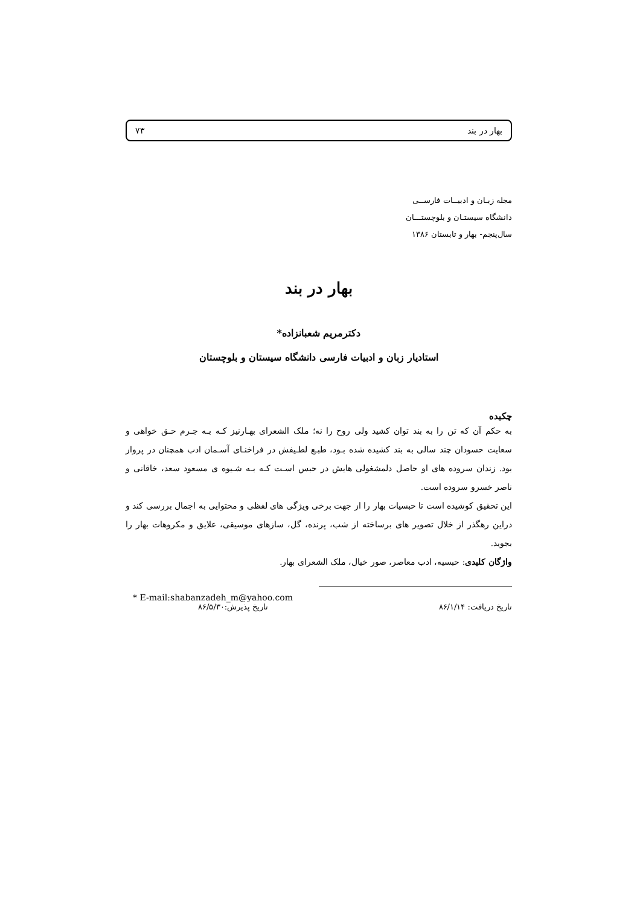بهار در بند ۷۳
مجله زبـان و ادبیــات فارســی
دانشگاه سیستـان و بلوچستـــان
سال‌پنجم- بهار و تابستان ۱۳۸۶
بهار در بند
دکترمریم شعبانزاده*
استادیار زبان و ادبیات فارسی دانشگاه سیستان و بلوچستان
چکیده
به حکم آن که تن را به بند توان کشید ولی روح را نه؛ ملک الشعرای بهـارنیز کـه بـه جـرم حـق خواهی و سعایت حسودان چند سالی به بند کشیده شده بـود، طبـع لطـیفش در فراخنـای آسـمان ادب همچنان در پرواز بود. زندان سروده های او حاصل دلمشغولی هایش در حبس اسـت کـه بـه شـیوه ی مسعود سعد، خاقانی و ناصر خسرو سروده است.
این تحقیق کوشیده است تا حبسیات بهار را از جهت برخی ویژگی های لفظی و محتوایی به اجمال بررسی کند و دراین رهگذر از خلال تصویر های برساخته از شب، پرنده، گل، سازهای موسیقی، علایق و مکروهات بهار را بجوید.
واژگان کلیدی: حبسیه، ادب معاصر، صور خیال، ملک الشعرای بهار.
* E-mail:shabanzadeh_m@yahoo.com
تاریخ دریافت: ۸۶/۱/۱۴ تاریخ پذیرش:۸۶/۵/۳۰